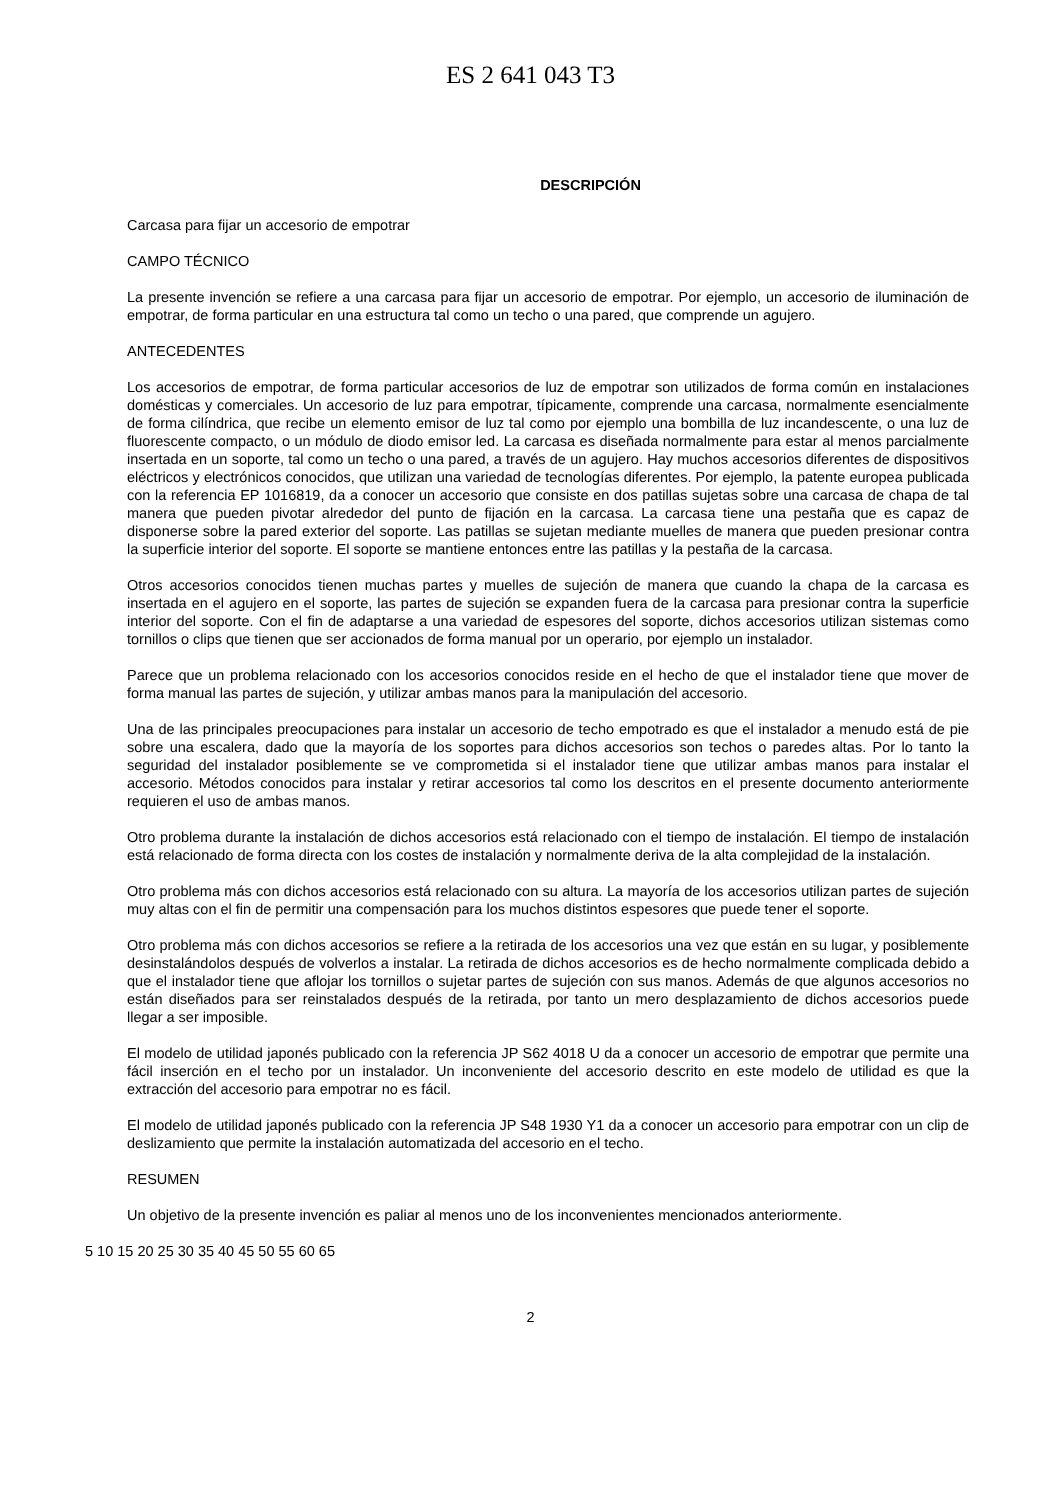ES 2 641 043 T3
DESCRIPCIÓN
Carcasa para fijar un accesorio de empotrar
CAMPO TÉCNICO
La presente invención se refiere a una carcasa para fijar un accesorio de empotrar. Por ejemplo, un accesorio de iluminación de empotrar, de forma particular en una estructura tal como un techo o una pared, que comprende un agujero.
ANTECEDENTES
Los accesorios de empotrar, de forma particular accesorios de luz de empotrar son utilizados de forma común en instalaciones domésticas y comerciales. Un accesorio de luz para empotrar, típicamente, comprende una carcasa, normalmente esencialmente de forma cilíndrica, que recibe un elemento emisor de luz tal como por ejemplo una bombilla de luz incandescente, o una luz de fluorescente compacto, o un módulo de diodo emisor led. La carcasa es diseñada normalmente para estar al menos parcialmente insertada en un soporte, tal como un techo o una pared, a través de un agujero. Hay muchos accesorios diferentes de dispositivos eléctricos y electrónicos conocidos, que utilizan una variedad de tecnologías diferentes. Por ejemplo, la patente europea publicada con la referencia EP 1016819, da a conocer un accesorio que consiste en dos patillas sujetas sobre una carcasa de chapa de tal manera que pueden pivotar alrededor del punto de fijación en la carcasa. La carcasa tiene una pestaña que es capaz de disponerse sobre la pared exterior del soporte. Las patillas se sujetan mediante muelles de manera que pueden presionar contra la superficie interior del soporte. El soporte se mantiene entonces entre las patillas y la pestaña de la carcasa.
Otros accesorios conocidos tienen muchas partes y muelles de sujeción de manera que cuando la chapa de la carcasa es insertada en el agujero en el soporte, las partes de sujeción se expanden fuera de la carcasa para presionar contra la superficie interior del soporte. Con el fin de adaptarse a una variedad de espesores del soporte, dichos accesorios utilizan sistemas como tornillos o clips que tienen que ser accionados de forma manual por un operario, por ejemplo un instalador.
Parece que un problema relacionado con los accesorios conocidos reside en el hecho de que el instalador tiene que mover de forma manual las partes de sujeción, y utilizar ambas manos para la manipulación del accesorio.
Una de las principales preocupaciones para instalar un accesorio de techo empotrado es que el instalador a menudo está de pie sobre una escalera, dado que la mayoría de los soportes para dichos accesorios son techos o paredes altas. Por lo tanto la seguridad del instalador posiblemente se ve comprometida si el instalador tiene que utilizar ambas manos para instalar el accesorio. Métodos conocidos para instalar y retirar accesorios tal como los descritos en el presente documento anteriormente requieren el uso de ambas manos.
Otro problema durante la instalación de dichos accesorios está relacionado con el tiempo de instalación. El tiempo de instalación está relacionado de forma directa con los costes de instalación y normalmente deriva de la alta complejidad de la instalación.
Otro problema más con dichos accesorios está relacionado con su altura. La mayoría de los accesorios utilizan partes de sujeción muy altas con el fin de permitir una compensación para los muchos distintos espesores que puede tener el soporte.
Otro problema más con dichos accesorios se refiere a la retirada de los accesorios una vez que están en su lugar, y posiblemente desinstalándolos después de volverlos a instalar. La retirada de dichos accesorios es de hecho normalmente complicada debido a que el instalador tiene que aflojar los tornillos o sujetar partes de sujeción con sus manos. Además de que algunos accesorios no están diseñados para ser reinstalados después de la retirada, por tanto un mero desplazamiento de dichos accesorios puede llegar a ser imposible.
El modelo de utilidad japonés publicado con la referencia JP S62 4018 U da a conocer un accesorio de empotrar que permite una fácil inserción en el techo por un instalador. Un inconveniente del accesorio descrito en este modelo de utilidad es que la extracción del accesorio para empotrar no es fácil.
El modelo de utilidad japonés publicado con la referencia JP S48 1930 Y1 da a conocer un accesorio para empotrar con un clip de deslizamiento que permite la instalación automatizada del accesorio en el techo.
RESUMEN
Un objetivo de la presente invención es paliar al menos uno de los inconvenientes mencionados anteriormente.
5 10 15 20 25 30 35 40 45 50 55 60 65
2